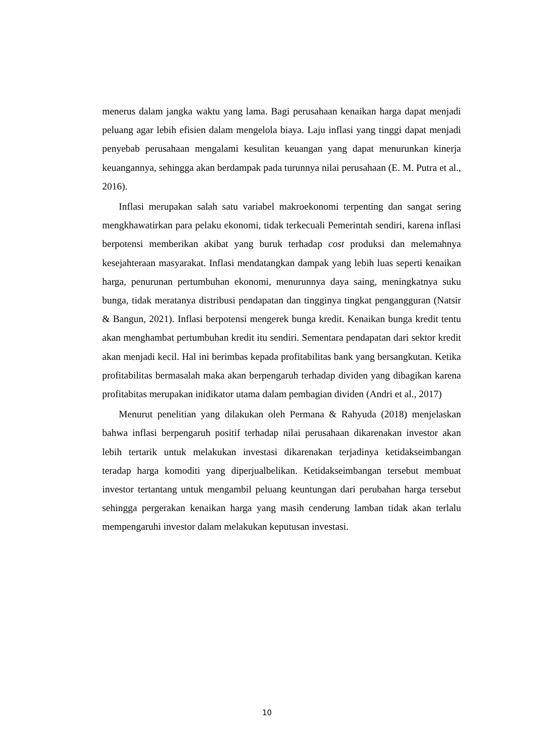menerus dalam jangka waktu yang lama. Bagi perusahaan kenaikan harga dapat menjadi peluang agar lebih efisien dalam mengelola biaya. Laju inflasi yang tinggi dapat menjadi penyebab perusahaan mengalami kesulitan keuangan yang dapat menurunkan kinerja keuangannya, sehingga akan berdampak pada turunnya nilai perusahaan (E. M. Putra et al., 2016).
Inflasi merupakan salah satu variabel makroekonomi terpenting dan sangat sering mengkhawatirkan para pelaku ekonomi, tidak terkecuali Pemerintah sendiri, karena inflasi berpotensi memberikan akibat yang buruk terhadap cost produksi dan melemahnya kesejahteraan masyarakat. Inflasi mendatangkan dampak yang lebih luas seperti kenaikan harga, penurunan pertumbuhan ekonomi, menurunnya daya saing, meningkatnya suku bunga, tidak meratanya distribusi pendapatan dan tingginya tingkat pengangguran (Natsir & Bangun, 2021). Inflasi berpotensi mengerek bunga kredit. Kenaikan bunga kredit tentu akan menghambat pertumbuhan kredit itu sendiri. Sementara pendapatan dari sektor kredit akan menjadi kecil. Hal ini berimbas kepada profitabilitas bank yang bersangkutan. Ketika profitabilitas bermasalah maka akan berpengaruh terhadap dividen yang dibagikan karena profitabitas merupakan inidikator utama dalam pembagian dividen (Andri et al., 2017)
Menurut penelitian yang dilakukan oleh Permana & Rahyuda (2018) menjelaskan bahwa inflasi berpengaruh positif terhadap nilai perusahaan dikarenakan investor akan lebih tertarik untuk melakukan investasi dikarenakan terjadinya ketidakseimbangan teradap harga komoditi yang diperjualbelikan. Ketidakseimbangan tersebut membuat investor tertantang untuk mengambil peluang keuntungan dari perubahan harga tersebut sehingga pergerakan kenaikan harga yang masih cenderung lamban tidak akan terlalu mempengaruhi investor dalam melakukan keputusan investasi.
10